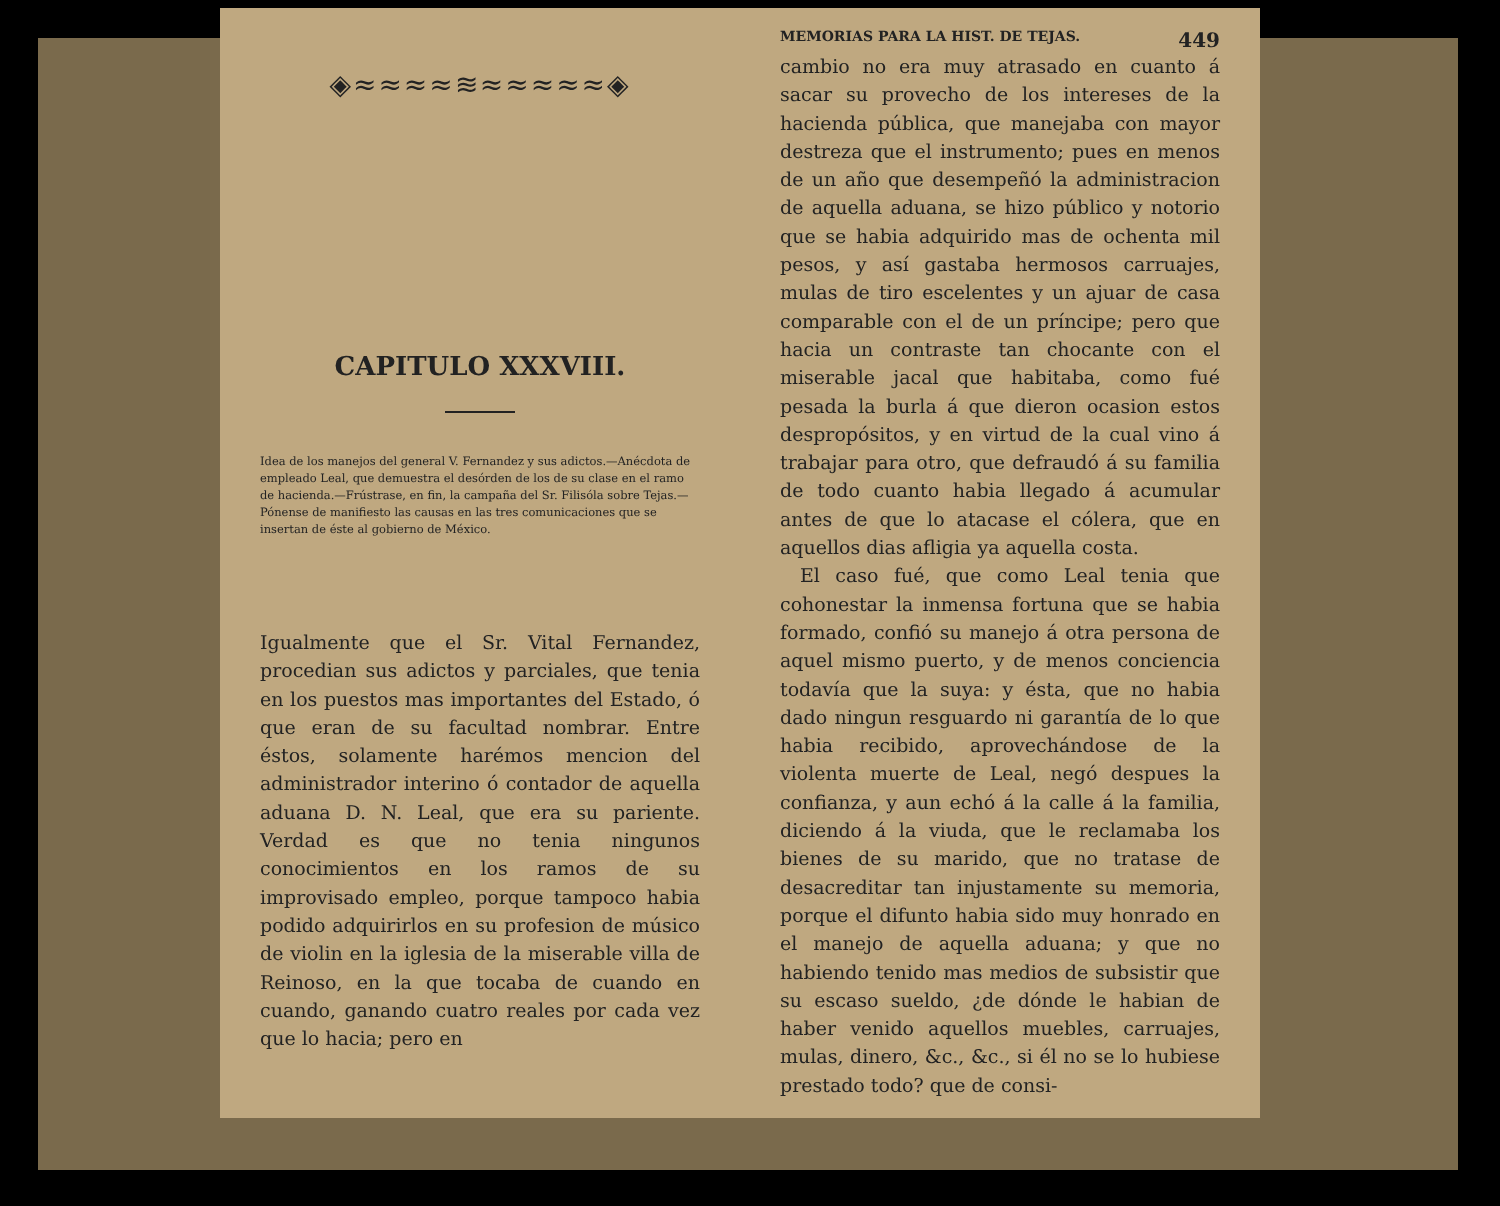◈≈≈≈≈≋≈≈≈≈≈◈
CAPITULO XXXVIII.
Idea de los manejos del general V. Fernandez y sus adictos.—Anécdota de empleado Leal, que demuestra el desórden de los de su clase en el ramo de hacienda.—Frústrase, en fin, la campaña del Sr. Filisóla sobre Tejas.—Pónense de manifiesto las causas en las tres comunicaciones que se insertan de éste al gobierno de México.
Igualmente que el Sr. Vital Fernandez, procedian sus adictos y parciales, que tenia en los puestos mas importantes del Estado, ó que eran de su facultad nombrar. Entre éstos, solamente harémos mencion del administrador interino ó contador de aquella aduana D. N. Leal, que era su pariente. Verdad es que no tenia ningunos conocimientos en los ramos de su improvisado empleo, porque tampoco habia podido adquirirlos en su profesion de músico de violin en la iglesia de la miserable villa de Reinoso, en la que tocaba de cuando en cuando, ganando cuatro reales por cada vez que lo hacia; pero en
MEMORIAS PARA LA HIST. DE TEJAS. 449
cambio no era muy atrasado en cuanto á sacar su provecho de los intereses de la hacienda pública, que manejaba con mayor destreza que el instrumento; pues en menos de un año que desempeñó la administracion de aquella aduana, se hizo público y notorio que se habia adquirido mas de ochenta mil pesos, y así gastaba hermosos carruajes, mulas de tiro escelentes y un ajuar de casa comparable con el de un príncipe; pero que hacia un contraste tan chocante con el miserable jacal que habitaba, como fué pesada la burla á que dieron ocasion estos despropósitos, y en virtud de la cual vino á trabajar para otro, que defraudó á su familia de todo cuanto habia llegado á acumular antes de que lo atacase el cólera, que en aquellos dias afligia ya aquella costa.
El caso fué, que como Leal tenia que cohonestar la inmensa fortuna que se habia formado, confió su manejo á otra persona de aquel mismo puerto, y de menos conciencia todavía que la suya: y ésta, que no habia dado ningun resguardo ni garantía de lo que habia recibido, aprovechándose de la violenta muerte de Leal, negó despues la confianza, y aun echó á la calle á la familia, diciendo á la viuda, que le reclamaba los bienes de su marido, que no tratase de desacreditar tan injustamente su memoria, porque el difunto habia sido muy honrado en el manejo de aquella aduana; y que no habiendo tenido mas medios de subsistir que su escaso sueldo, ¿de dónde le habian de haber venido aquellos muebles, carruajes, mulas, dinero, &c., &c., si él no se lo hubiese prestado todo? que de consi-